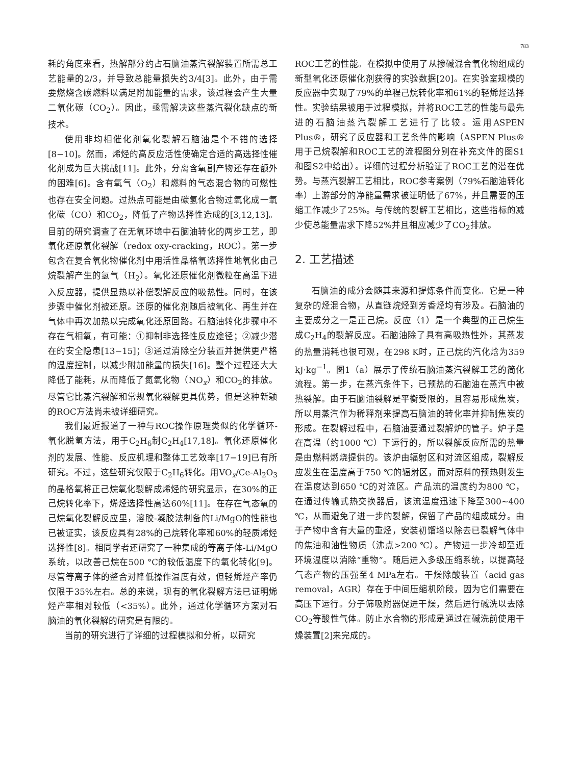783
耗的角度来看，热解部分约占石脑油蒸汽裂解装置所需总工艺能量的2/3，并导致总能量损失约3/4[3]。此外，由于需要燃烧含碳燃料以满足附加能量的需求，该过程会产生大量二氧化碳（CO<sub>2</sub>）。因此，亟需解决这些蒸汽裂化缺点的新技术。
使用非均相催化剂氧化裂解石脑油是个不错的选择[8−10]。然而，烯烃的高反应活性使确定合适的高选择性催化剂成为巨大挑战[11]。此外，分离含氧副产物还存在额外的困难[6]。含有氧气（O<sub>2</sub>）和燃料的气态混合物的可燃性也存在安全问题。过热点可能是由碳氢化合物过氧化成一氧化碳（CO）和CO<sub>2</sub>，降低了产物选择性造成的[3,12,13]。目前的研究调查了在无氧环境中石脑油转化的两步工艺，即氧化还原氧化裂解（redox oxy-cracking，ROC）。第一步包含在复合氧化物催化剂中用活性晶格氧选择性地氧化由己烷裂解产生的氢气（H<sub>2</sub>）。氧化还原催化剂微粒在高温下进入反应器，提供显热以补偿裂解反应的吸热性。同时，在该步骤中催化剂被还原。还原的催化剂随后被氧化、再生并在气体中再次加热以完成氧化还原回路。石脑油转化步骤中不存在气相氧，有可能：①抑制非选择性反应途径；②减少潜在的安全隐患[13−15]；③通过消除空分装置并提供更严格的温度控制，以减少附加能量的损失[16]。整个过程还大大降低了能耗，从而降低了氮氧化物（NO<sub>x</sub>）和CO<sub>2</sub>的排放。尽管它比蒸汽裂解和常规氧化裂解更具优势，但是这种新颖的ROC方法尚未被详细研究。
我们最近报道了一种与ROC操作原理类似的化学循环-氧化脱氢方法，用于C<sub>2</sub>H<sub>6</sub>制C<sub>2</sub>H<sub>4</sub>[17,18]。氧化还原催化剂的发展、性能、反应机理和整体工艺效率[17−19]已有所研究。不过，这些研究仅限于C<sub>2</sub>H<sub>6</sub>转化。用VO<sub>x</sub>/Ce-Al<sub>2</sub>O<sub>3</sub>的晶格氧将正己烷氧化裂解成烯烃的研究显示，在30%的正己烷转化率下，烯烃选择性高达60%[11]。在存在气态氧的己烷氧化裂解反应里，溶胶-凝胶法制备的Li/MgO的性能也已被证实，该反应具有28%的己烷转化率和60%的轻质烯烃选择性[8]。相同学者还研究了一种集成的等离子体-Li/MgO系统，以改善己烷在500 °C的较低温度下的氧化转化[9]。尽管等离子体的整合对降低操作温度有效，但轻烯烃产率仍仅限于35%左右。总的来说，现有的氧化裂解方法已证明烯烃产率相对较低（<35%）。此外，通过化学循环方案对石脑油的氧化裂解的研究是有限的。
当前的研究进行了详细的过程模拟和分析，以研究
ROC工艺的性能。在模拟中使用了从掺碱混合氧化物组成的新型氧化还原催化剂获得的实验数据[20]。在实验室规模的反应器中实现了79%的单程己烷转化率和61%的轻烯烃选择性。实验结果被用于过程模拟，并将ROC工艺的性能与最先进的石脑油蒸汽裂解工艺进行了比较。运用ASPEN Plus®，研究了反应器和工艺条件的影响（ASPEN Plus®用于己烷裂解和ROC工艺的流程图分别在补充文件的图S1和图S2中给出）。详细的过程分析验证了ROC工艺的潜在优势。与蒸汽裂解工艺相比，ROC参考案例（79%石脑油转化率）上游部分的净能量需求被证明低了67%，并且需要的压缩工作减少了25%。与传统的裂解工艺相比，这些指标的减少使总能量需求下降52%并且相应减少了CO<sub>2</sub>排放。
2. 工艺描述
石脑油的成分会随其来源和提炼条件而变化。它是一种复杂的烃混合物，从直链烷烃到芳香烃均有涉及。石脑油的主要成分之一是正己烷。反应（1）是一个典型的正己烷生成C<sub>2</sub>H<sub>4</sub>的裂解反应。石脑油除了具有高吸热性外，其蒸发的热量消耗也很可观，在298 K时，正己烷的汽化焓为359 kJ·kg<sup>−1</sup>。图1（a）展示了传统石脑油蒸汽裂解工艺的简化流程。第一步，在蒸汽条件下，已预热的石脑油在蒸汽中被热裂解。由于石脑油裂解是平衡受限的，且容易形成焦炭，所以用蒸汽作为稀释剂来提高石脑油的转化率并抑制焦炭的形成。在裂解过程中，石脑油要通过裂解炉的管子。炉子是在高温（约1000 ℃）下运行的，所以裂解反应所需的热量是由燃料燃烧提供的。该炉由辐射区和对流区组成，裂解反应发生在温度高于750 ℃的辐射区，而对原料的预热则发生在温度达到650 ℃的对流区。产品流的温度约为800 ℃，在通过传输式热交换器后，该流温度迅速下降至300~400 ℃，从而避免了进一步的裂解，保留了产品的组成成分。由于产物中含有大量的重烃，安装初馏塔以除去已裂解气体中的焦油和油性物质（沸点>200 ℃）。产物进一步冷却至近环境温度以消除“重物”。随后进入多级压缩系统，以提高轻气态产物的压强至4 MPa左右。干燥除酸装置（acid gas removal，AGR）存在于中间压缩机阶段，因为它们需要在高压下运行。分子筛吸附器促进干燥，然后进行碱洗以去除CO<sub>2</sub>等酸性气体。防止水合物的形成是通过在碱洗前使用干燥装置[2]来完成的。